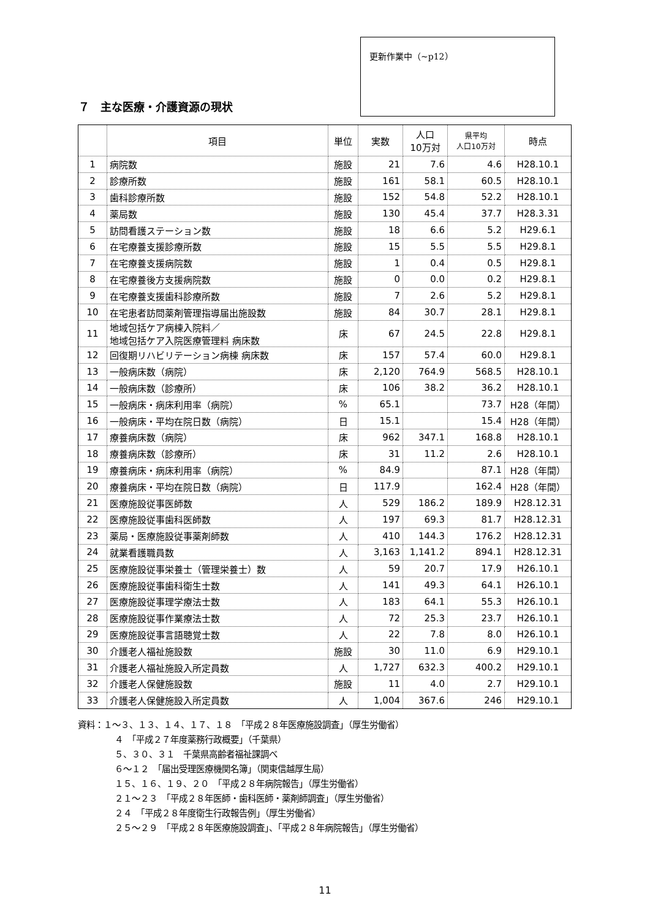更新作業中（~p12）
７　主な医療・介護資源の現状
| | 項目 | 単位 | 実数 | 人口 10万対 | 県平均 人口10万対 | 時点 |
| --- | --- | --- | --- | --- | --- | --- |
| 1 | 病院数 | 施設 | 21 | 7.6 | 4.6 | H28.10.1 |
| 2 | 診療所数 | 施設 | 161 | 58.1 | 60.5 | H28.10.1 |
| 3 | 歯科診療所数 | 施設 | 152 | 54.8 | 52.2 | H28.10.1 |
| 4 | 薬局数 | 施設 | 130 | 45.4 | 37.7 | H28.3.31 |
| 5 | 訪問看護ステーション数 | 施設 | 18 | 6.6 | 5.2 | H29.6.1 |
| 6 | 在宅療養支援診療所数 | 施設 | 15 | 5.5 | 5.5 | H29.8.1 |
| 7 | 在宅療養支援病院数 | 施設 | 1 | 0.4 | 0.5 | H29.8.1 |
| 8 | 在宅療養後方支援病院数 | 施設 | 0 | 0.0 | 0.2 | H29.8.1 |
| 9 | 在宅療養支援歯科診療所数 | 施設 | 7 | 2.6 | 5.2 | H29.8.1 |
| 10 | 在宅患者訪問薬剤管理指導届出施設数 | 施設 | 84 | 30.7 | 28.1 | H29.8.1 |
| 11 | 地域包括ケア病棟入院料／ 地域包括ケア入院医療管理料 病床数 | 床 | 67 | 24.5 | 22.8 | H29.8.1 |
| 12 | 回復期リハビリテーション病棟 病床数 | 床 | 157 | 57.4 | 60.0 | H29.8.1 |
| 13 | 一般病床数（病院） | 床 | 2,120 | 764.9 | 568.5 | H28.10.1 |
| 14 | 一般病床数（診療所） | 床 | 106 | 38.2 | 36.2 | H28.10.1 |
| 15 | 一般病床・病床利用率（病院） | % | 65.1 | | 73.7 | H28（年間） |
| 16 | 一般病床・平均在院日数（病院） | 日 | 15.1 | | 15.4 | H28（年間） |
| 17 | 療養病床数（病院） | 床 | 962 | 347.1 | 168.8 | H28.10.1 |
| 18 | 療養病床数（診療所） | 床 | 31 | 11.2 | 2.6 | H28.10.1 |
| 19 | 療養病床・病床利用率（病院） | % | 84.9 | | 87.1 | H28（年間） |
| 20 | 療養病床・平均在院日数（病院） | 日 | 117.9 | | 162.4 | H28（年間） |
| 21 | 医療施設従事医師数 | 人 | 529 | 186.2 | 189.9 | H28.12.31 |
| 22 | 医療施設従事歯科医師数 | 人 | 197 | 69.3 | 81.7 | H28.12.31 |
| 23 | 薬局・医療施設従事薬剤師数 | 人 | 410 | 144.3 | 176.2 | H28.12.31 |
| 24 | 就業看護職員数 | 人 | 3,163 | 1,141.2 | 894.1 | H28.12.31 |
| 25 | 医療施設従事栄養士（管理栄養士）数 | 人 | 59 | 20.7 | 17.9 | H26.10.1 |
| 26 | 医療施設従事歯科衛生士数 | 人 | 141 | 49.3 | 64.1 | H26.10.1 |
| 27 | 医療施設従事理学療法士数 | 人 | 183 | 64.1 | 55.3 | H26.10.1 |
| 28 | 医療施設従事作業療法士数 | 人 | 72 | 25.3 | 23.7 | H26.10.1 |
| 29 | 医療施設従事言語聴覚士数 | 人 | 22 | 7.8 | 8.0 | H26.10.1 |
| 30 | 介護老人福祉施設数 | 施設 | 30 | 11.0 | 6.9 | H29.10.1 |
| 31 | 介護老人福祉施設入所定員数 | 人 | 1,727 | 632.3 | 400.2 | H29.10.1 |
| 32 | 介護老人保健施設数 | 施設 | 11 | 4.0 | 2.7 | H29.10.1 |
| 33 | 介護老人保健施設入所定員数 | 人 | 1,004 | 367.6 | 246 | H29.10.1 |
資料：１〜３、１３、１４、１７、１８　「平成２８年医療施設調査」（厚生労働省）
４　「平成２７年度薬務行政概要」（千葉県）
５、３０、３１　千葉県高齢者福祉課調べ
６〜１２　「届出受理医療機関名簿」（関東信越厚生局）
１５、１６、１９、２０　「平成２８年病院報告」（厚生労働省）
２１〜２３　「平成２８年医師・歯科医師・薬剤師調査」（厚生労働省）
２４　「平成２８年度衛生行政報告例」（厚生労働省）
２５〜２９　「平成２８年医療施設調査」、「平成２８年病院報告」（厚生労働省）
11